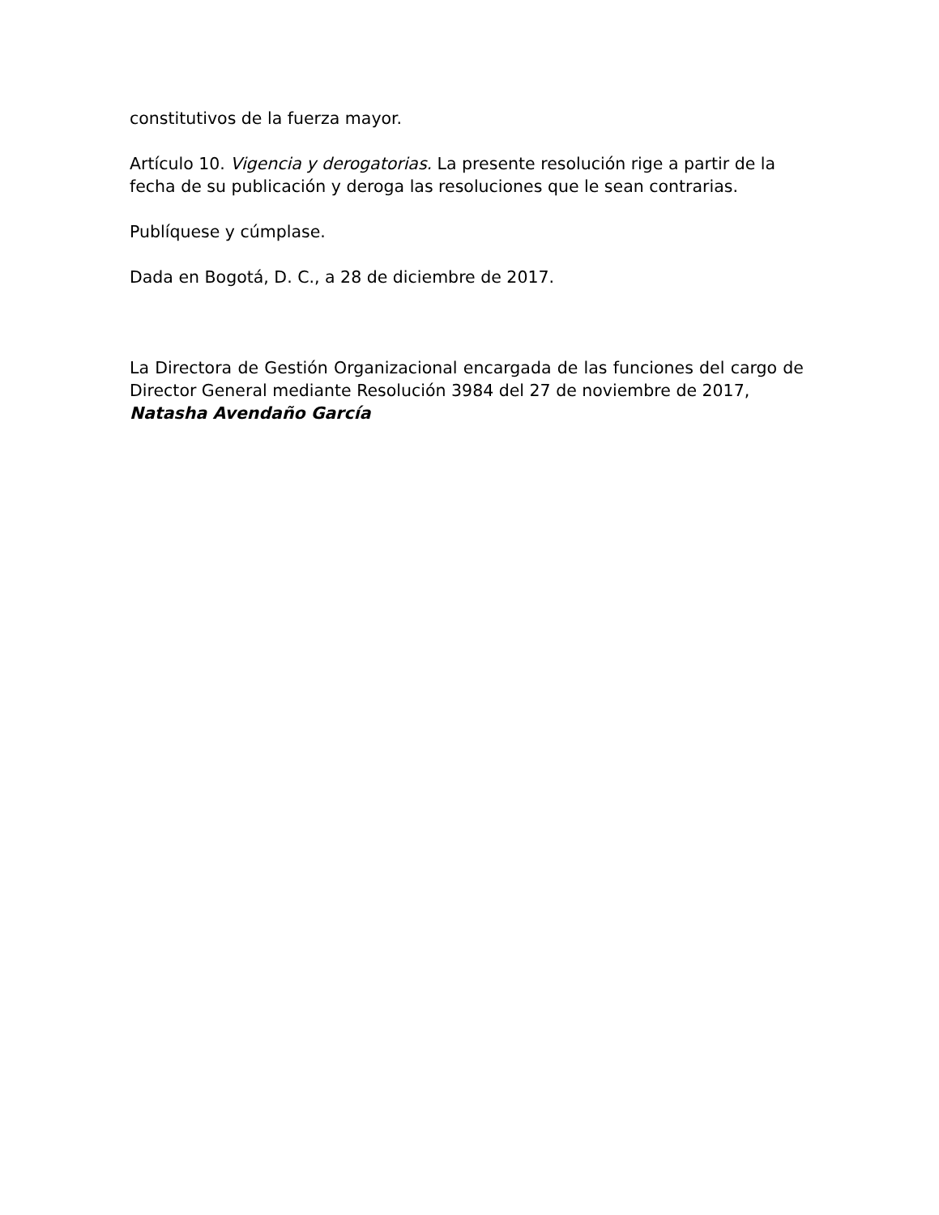constitutivos de la fuerza mayor.
Artículo 10. Vigencia y derogatorias. La presente resolución rige a partir de la fecha de su publicación y deroga las resoluciones que le sean contrarias.
Publíquese y cúmplase.
Dada en Bogotá, D. C., a 28 de diciembre de 2017.
La Directora de Gestión Organizacional encargada de las funciones del cargo de Director General mediante Resolución 3984 del 27 de noviembre de 2017,
Natasha Avendaño García